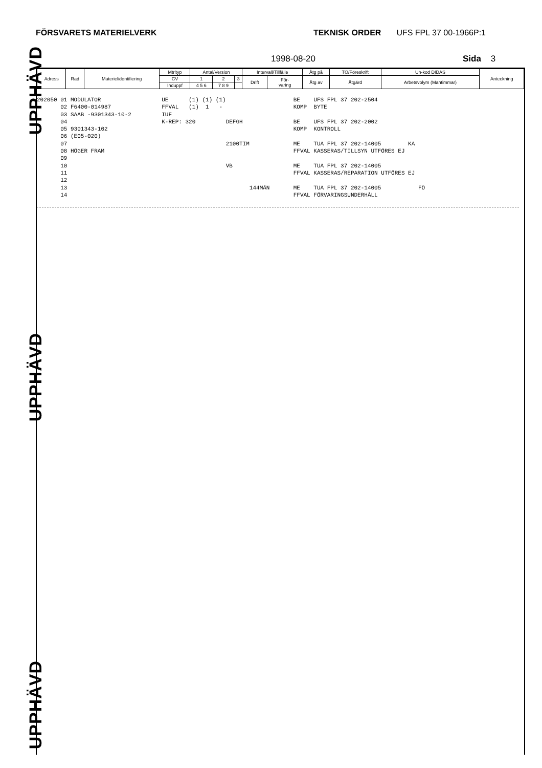FÖRSVARETS MATERIELVERK TEKNISK ORDER UFS FPL 37 00-1966P:1
1998-08-20 Sida 3
| Adress | Rad | Materielidentifiering | Mtrltyp | Antal/Version | | | Intervall/Tillfälle | | Åtg på | TO/Föreskrift | Uh-kod DIDAS | Anteckning |
| | | | CV | 1 | 2 | 3 | Drift | För- varing | Åtg av | Åtgärd | Arbetsvolym (Mantimmar) | |
| | | | Induppf | 4 5 6 | 7 8 9 | | | | | | | |
202050 01 MODULATOR                  UE      (1) (1) (1)                    BE    UFS FPL 37 202-2504
       02 F6400-014987               FFVAL   (1)  1   -                     KOMP  BYTE
       03 SAAB -9301343-10-2         IUF
       04                            K-REP: 320         DEFGH               BE    UFS FPL 37 202-2002
       05 9301343-102                                                       KOMP  KONTROLL
       06 (E05-020)
       07                                               2100TIM             ME    TUA FPL 37 202-14005        KA
       08 HÖGER FRAM                                                        FFVAL KASSERAS/TILLSYN UTFÖRES EJ
       09
       10                                               VB                  ME    TUA FPL 37 202-14005
       11                                                                   FFVAL KASSERAS/REPARATION UTFÖRES EJ
       12
       13                                                      144MÅN       ME    TUA FPL 37 202-14005           FÖ
       14                                                                   FFVAL FÖRVARINGSUNDERHÅLL
UPPHÄVD
UPPHÄVD
UPPHÄVD